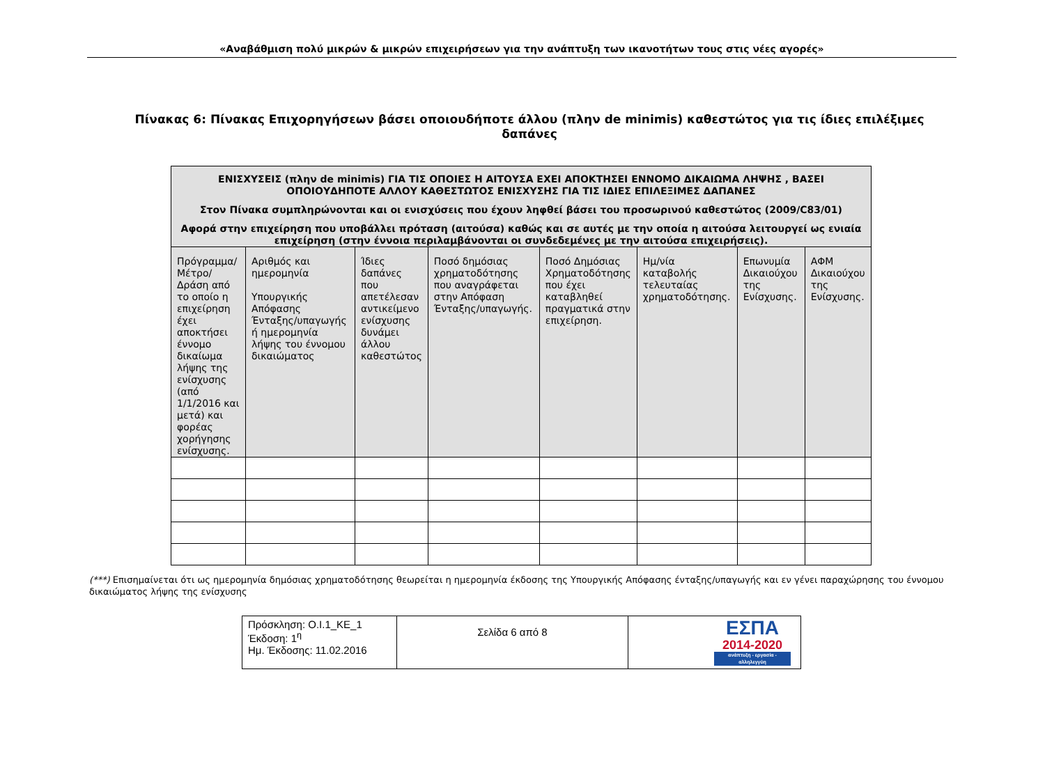«Αναβάθμιση πολύ μικρών & μικρών επιχειρήσεων για την ανάπτυξη των ικανοτήτων τους στις νέες αγορές»
Πίνακας 6: Πίνακας Επιχορηγήσεων βάσει οποιουδήποτε άλλου (πλην de minimis) καθεστώτος για τις ίδιες επιλέξιμες δαπάνες
| ΕΝΙΣΧΥΣΕΙΣ (πλην de minimis) ΓΙΑ ΤΙΣ ΟΠΟΙΕΣ Η ΑΙΤΟΥΣΑ ΕΧΕΙ ΑΠΟΚΤΗΣΕΙ ΕΝΝΟΜΟ ΔΙΚΑΙΩΜΑ ΛΗΨΗΣ , ΒΑΣΕΙ ΟΠΟΙΟΥΔΗΠΟΤΕ ΑΛΛΟΥ ΚΑΘΕΣΤΩΤΟΣ ΕΝΙΣΧΥΣΗΣ ΓΙΑ ΤΙΣ ΙΔΙΕΣ ΕΠΙΛΕΞΙΜΕΣ ΔΑΠΑΝΕΣ Στον Πίνακα συμπληρώνονται και οι ενισχύσεις που έχουν ληφθεί βάσει του προσωρινού καθεστώτος (2009/C83/01) Αφορά στην επιχείρηση που υποβάλλει πρόταση (αιτούσα) καθώς και σε αυτές με την οποία η αιτούσα λειτουργεί ως ενιαία επιχείρηση (στην έννοια περιλαμβάνονται οι συνδεδεμένες με την αιτούσα επιχειρήσεις). | | | | | | | |
| Πρόγραμμα/ Μέτρο/ Δράση από το οποίο η επιχείρηση έχει αποκτήσει έννομο δικαίωμα λήψης της ενίσχυσης (από 1/1/2016 και μετά) και φορέας χορήγησης ενίσχυσης. | Αριθμός και ημερομηνία Υπουργικής Απόφασης Ένταξης/υπαγωγής ή ημερομηνία λήψης του έννομου δικαιώματος | Ίδιες δαπάνες που απετέλεσαν αντικείμενο ενίσχυσης δυνάμει άλλου καθεστώτος | Ποσό δημόσιας χρηματοδότησης που αναγράφεται στην Απόφαση Ένταξης/υπαγωγής. | Ποσό Δημόσιας Χρηματοδότησης που έχει καταβληθεί πραγματικά στην επιχείρηση. | Ημ/νία καταβολής τελευταίας χρηματοδότησης. | Επωνυμία Δικαιούχου της Ενίσχυσης. | ΑΦΜ Δικαιούχου της Ενίσχυσης. |
(***) Επισημαίνεται ότι ως ημερομηνία δημόσιας χρηματοδότησης θεωρείται η ημερομηνία έκδοσης της Υπουργικής Απόφασης ένταξης/υπαγωγής και εν γένει παραχώρησης του έννομου δικαιώματος λήψης της ενίσχυσης
| Πρόσκληση: Ο.Ι.1_ΚΕ_1 Έκδοση: 1<sup>η</sup> Ημ. Έκδοσης: 11.02.2016 | Σελίδα 6 από 8 | ΕΣΠΑ 2014-2020 ανάπτυξη - εργασία - αλληλεγγύη |